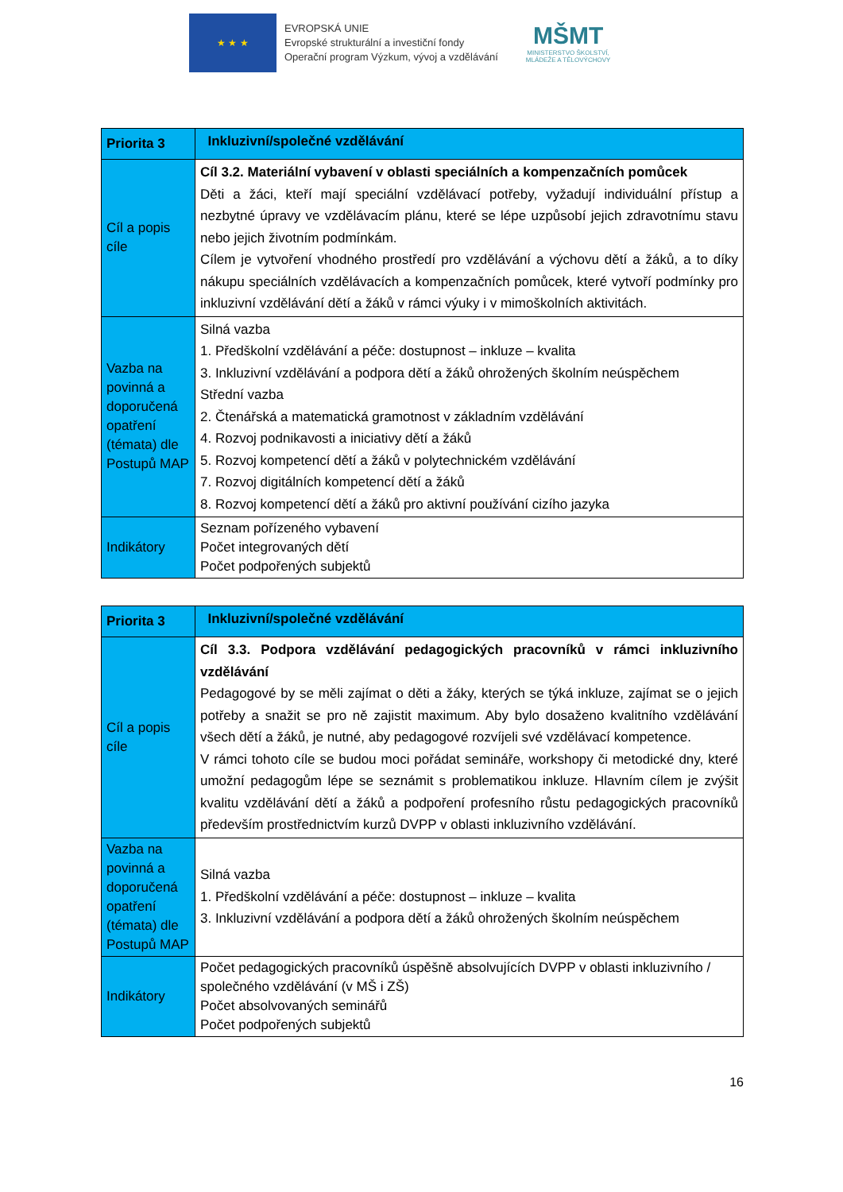★ ★ ★
EVROPSKÁ UNIE
Evropské strukturální a investiční fondy
Operační program Výzkum, vývoj a vzdělávání
MŠMT
MINISTERSTVO ŠKOLSTVÍ,
MLÁDEŽE A TĚLOVÝCHOVY
| Priorita 3 | Inkluzivní/společné vzdělávání |
| Cíl a popis cíle | Cíl 3.2. Materiální vybavení v oblasti speciálních a kompenzačních pomůcek Děti a žáci, kteří mají speciální vzdělávací potřeby, vyžadují individuální přístup a nezbytné úpravy ve vzdělávacím plánu, které se lépe uzpůsobí jejich zdravotnímu stavu nebo jejich životním podmínkám. Cílem je vytvoření vhodného prostředí pro vzdělávání a výchovu dětí a žáků, a to díky nákupu speciálních vzdělávacích a kompenzačních pomůcek, které vytvoří podmínky pro inkluzivní vzdělávání dětí a žáků v rámci výuky i v mimoškolních aktivitách. |
| Vazba na povinná a doporučená opatření (témata) dle Postupů MAP | Silná vazba 1. Předškolní vzdělávání a péče: dostupnost – inkluze – kvalita 3. Inkluzivní vzdělávání a podpora dětí a žáků ohrožených školním neúspěchem Střední vazba 2. Čtenářská a matematická gramotnost v základním vzdělávání 4. Rozvoj podnikavosti a iniciativy dětí a žáků 5. Rozvoj kompetencí dětí a žáků v polytechnickém vzdělávání 7. Rozvoj digitálních kompetencí dětí a žáků 8. Rozvoj kompetencí dětí a žáků pro aktivní používání cizího jazyka |
| Indikátory | Seznam pořízeného vybavení Počet integrovaných dětí Počet podpořených subjektů |
| Priorita 3 | Inkluzivní/společné vzdělávání |
| Cíl a popis cíle | Cíl 3.3. Podpora vzdělávání pedagogických pracovníků v rámci inkluzivního vzdělávání Pedagogové by se měli zajímat o děti a žáky, kterých se týká inkluze, zajímat se o jejich potřeby a snažit se pro ně zajistit maximum. Aby bylo dosaženo kvalitního vzdělávání všech dětí a žáků, je nutné, aby pedagogové rozvíjeli své vzdělávací kompetence. V rámci tohoto cíle se budou moci pořádat semináře, workshopy či metodické dny, které umožní pedagogům lépe se seznámit s problematikou inkluze. Hlavním cílem je zvýšit kvalitu vzdělávání dětí a žáků a podpoření profesního růstu pedagogických pracovníků především prostřednictvím kurzů DVPP v oblasti inkluzivního vzdělávání. |
| Vazba na povinná a doporučená opatření (témata) dle Postupů MAP | Silná vazba 1. Předškolní vzdělávání a péče: dostupnost – inkluze – kvalita 3. Inkluzivní vzdělávání a podpora dětí a žáků ohrožených školním neúspěchem |
| Indikátory | Počet pedagogických pracovníků úspěšně absolvujících DVPP v oblasti inkluzivního / společného vzdělávání (v MŠ i ZŠ) Počet absolvovaných seminářů Počet podpořených subjektů |
16